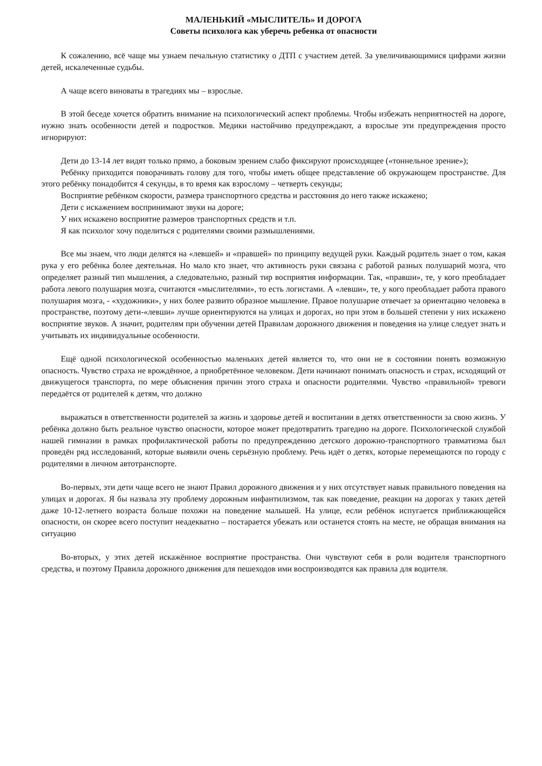МАЛЕНЬКИЙ «МЫСЛИТЕЛЬ» И ДОРОГА
Советы психолога как уберечь ребенка от опасности
К сожалению, всё чаще мы узнаем печальную статистику о ДТП с участием детей. За увеличивающимися цифрами жизни детей, искалеченные судьбы.
А чаще всего виноваты в трагедиях мы – взрослые.
В этой беседе хочется обратить внимание на психологический аспект проблемы. Чтобы избежать неприятностей на дороге, нужно знать особенности детей и подростков. Медики настойчиво предупреждают, а взрослые эти предупреждения просто игнорируют:
Дети до 13-14 лет видят только прямо, а боковым зрением слабо фиксируют происходящее («тоннельное зрение»);
Ребёнку приходится поворачивать голову для того, чтобы иметь общее представление об окружающем пространстве. Для этого ребёнку понадобится 4 секунды, в то время как взрослому – четверть секунды;
Восприятие ребёнком скорости, размера транспортного средства и расстояния до него также искажено;
Дети с искажением воспринимают звуки на дороге;
У них искажено восприятие размеров транспортных средств и т.п.
Я как психолог хочу поделиться с родителями своими размышлениями.
Все мы знаем, что люди делятся на «левшей» и «правшей» по принципу ведущей руки. Каждый родитель знает о том, какая рука у его ребёнка более деятельная. Но мало кто знает, что активность руки связана с работой разных полушарий мозга, что определяет разный тип мышления, а следовательно, разный тир восприятия информации. Так, «правши», те, у кого преобладает работа левого полушария мозга, считаются «мыслителями», то есть логистами. А «левши», те, у кого преобладает работа правого полушария мозга, - «художники», у них более развито образное мышление. Правое полушарие отвечает за ориентацию человека в пространстве, поэтому дети-«левши» лучше ориентируются на улицах и дорогах, но при этом в большей степени у них искажено восприятие звуков. А значит, родителям при обучении детей Правилам дорожного движения и поведения на улице следует знать и учитывать их индивидуальные особенности.
Ещё одной психологической особенностью маленьких детей является то, что они не в состоянии понять возможную опасность. Чувство страха не врождённое, а приобретённое человеком. Дети начинают понимать опасность и страх, исходящий от движущегося транспорта, по мере объяснения причин этого страха и опасности родителями. Чувство «правильной» тревоги передаётся от родителей к детям, что должно
выражаться в ответственности родителей за жизнь и здоровье детей и воспитании в детях ответственности за свою жизнь. У ребёнка должно быть реальное чувство опасности, которое может предотвратить трагедию на дороге. Психологической службой нашей гимназии в рамках профилактической работы по предупреждению детского дорожно-транспортного травматизма был проведён ряд исследований, которые выявили очень серьёзную проблему. Речь идёт о детях, которые перемещаются по городу с родителями в личном автотранспорте.
Во-первых, эти дети чаще всего не знают Правил дорожного движения и у них отсутствует навык правильного поведения на улицах и дорогах. Я бы назвала эту проблему дорожным инфантилизмом, так как поведение, реакции на дорогах у таких детей даже 10-12-летнего возраста больше похожи на поведение малышей. На улице, если ребёнок испугается приближающейся опасности, он скорее всего поступит неадекватно – постарается убежать или останется стоять на месте, не обращая внимания на ситуацию
Во-вторых, у этих детей искажённое восприятие пространства. Они чувствуют себя в роли водителя транспортного средства, и поэтому Правила дорожного движения для пешеходов ими воспроизводятся как правила для водителя.